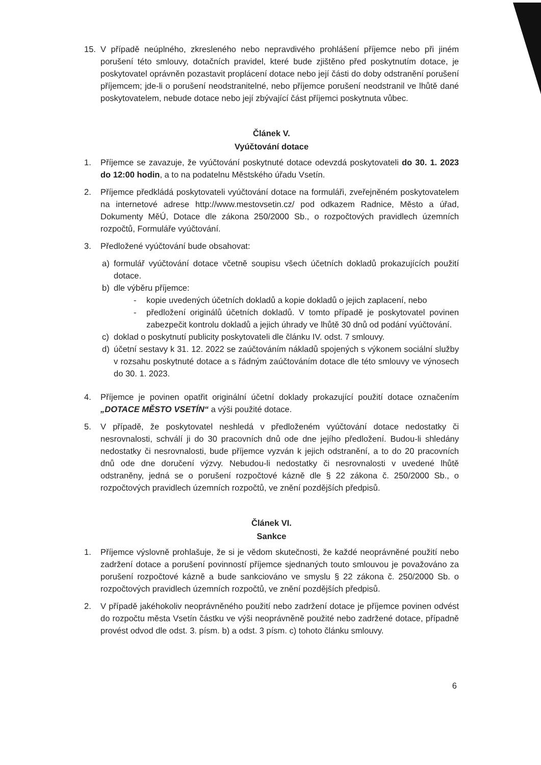15. V případě neúplného, zkresleného nebo nepravdivého prohlášení příjemce nebo při jiném porušení této smlouvy, dotačních pravidel, které bude zjištěno před poskytnutím dotace, je poskytovatel oprávněn pozastavit proplácení dotace nebo její části do doby odstranění porušení příjemcem; jde-li o porušení neodstranitelné, nebo příjemce porušení neodstranil ve lhůtě dané poskytovatelem, nebude dotace nebo její zbývající část příjemci poskytnuta vůbec.
Článek V.
Vyúčtování dotace
1. Příjemce se zavazuje, že vyúčtování poskytnuté dotace odevzdá poskytovateli do 30. 1. 2023 do 12:00 hodin, a to na podatelnu Městského úřadu Vsetín.
2. Příjemce předkládá poskytovateli vyúčtování dotace na formuláři, zveřejněném poskytovatelem na internetové adrese http://www.mestovsetin.cz/ pod odkazem Radnice, Město a úřad, Dokumenty MěÚ, Dotace dle zákona 250/2000 Sb., o rozpočtových pravidlech územních rozpočtů, Formuláře vyúčtování.
3. Předložené vyúčtování bude obsahovat:
a) formulář vyúčtování dotace včetně soupisu všech účetních dokladů prokazujících použití dotace.
b) dle výběru příjemce:
- kopie uvedených účetních dokladů a kopie dokladů o jejich zaplacení, nebo
- předložení originálů účetních dokladů. V tomto případě je poskytovatel povinen zabezpečit kontrolu dokladů a jejich úhrady ve lhůtě 30 dnů od podání vyúčtování.
c) doklad o poskytnutí publicity poskytovateli dle článku IV. odst. 7 smlouvy.
d) účetní sestavy k 31. 12. 2022 se zaúčtováním nákladů spojených s výkonem sociální služby v rozsahu poskytnuté dotace a s řádným zaúčtováním dotace dle této smlouvy ve výnosech do 30. 1. 2023.
4. Příjemce je povinen opatřit originální účetní doklady prokazující použití dotace označením „DOTACE MĚSTO VSETÍN“ a výši použité dotace.
5. V případě, že poskytovatel neshledá v předloženém vyúčtování dotace nedostatky či nesrovnalosti, schválí ji do 30 pracovních dnů ode dne jejího předložení. Budou-li shledány nedostatky či nesrovnalosti, bude příjemce vyzván k jejich odstranění, a to do 20 pracovních dnů ode dne doručení výzvy. Nebudou-li nedostatky či nesrovnalosti v uvedené lhůtě odstraněny, jedná se o porušení rozpočtové kázně dle § 22 zákona č. 250/2000 Sb., o rozpočtových pravidlech územních rozpočtů, ve znění pozdějších předpisů.
Článek VI.
Sankce
1. Příjemce výslovně prohlašuje, že si je vědom skutečnosti, že každé neoprávněné použití nebo zadržení dotace a porušení povinností příjemce sjednaných touto smlouvou je považováno za porušení rozpočtové kázně a bude sankciováno ve smyslu § 22 zákona č. 250/2000 Sb. o rozpočtových pravidlech územních rozpočtů, ve znění pozdějších předpisů.
2. V případě jakéhokoliv neoprávněného použití nebo zadržení dotace je příjemce povinen odvést do rozpočtu města Vsetín částku ve výši neoprávněně použité nebo zadržené dotace, případně provést odvod dle odst. 3. písm. b) a odst. 3 písm. c) tohoto článku smlouvy.
6